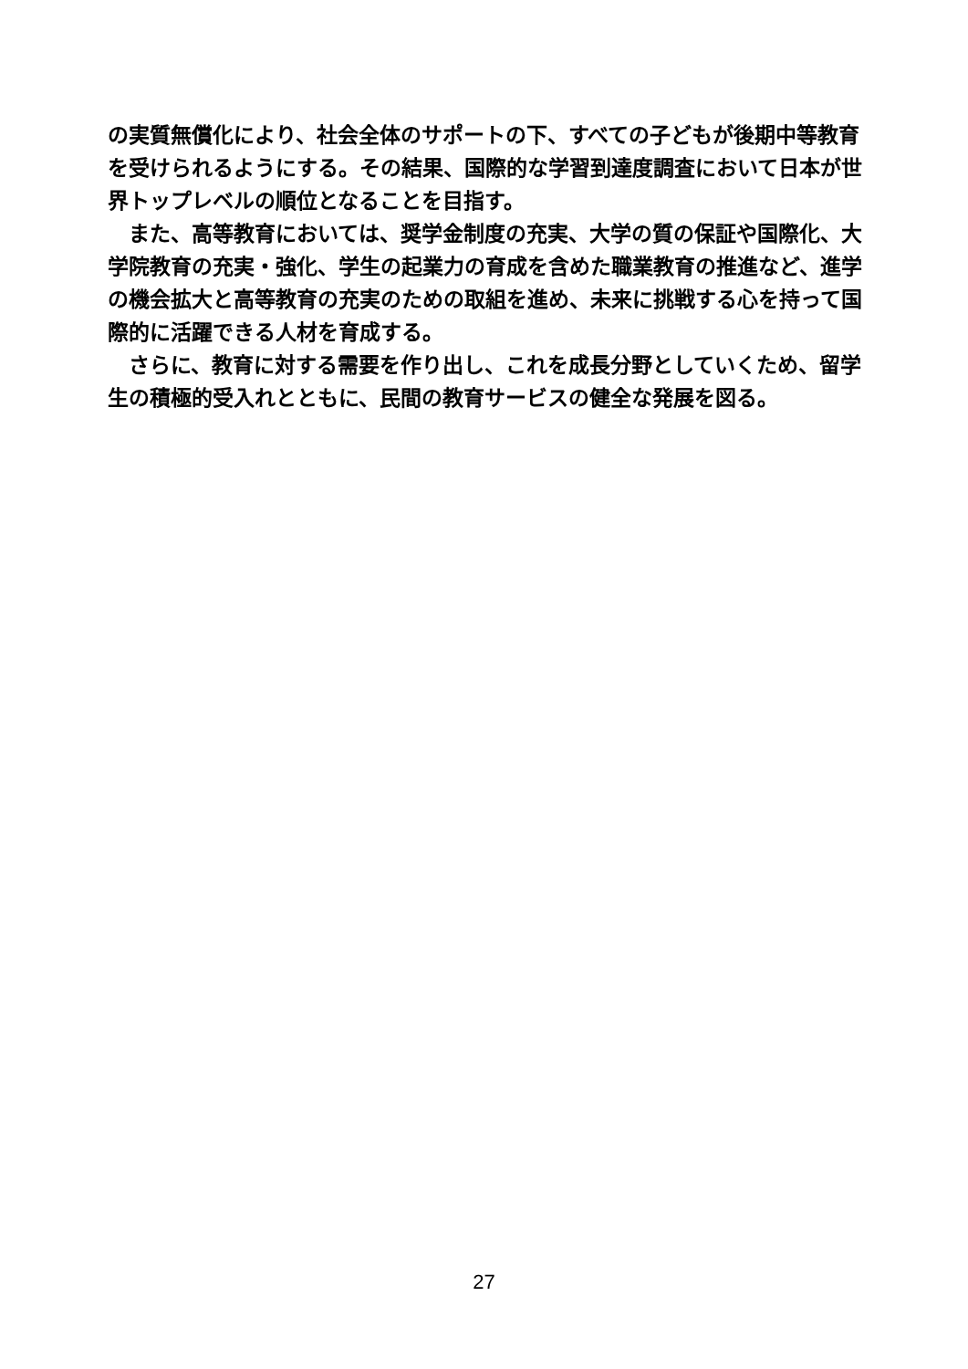の実質無償化により、社会全体のサポートの下、すべての子どもが後期中等教育を受けられるようにする。その結果、国際的な学習到達度調査において日本が世界トップレベルの順位となることを目指す。
　また、高等教育においては、奨学金制度の充実、大学の質の保証や国際化、大学院教育の充実・強化、学生の起業力の育成を含めた職業教育の推進など、進学の機会拡大と高等教育の充実のための取組を進め、未来に挑戦する心を持って国際的に活躍できる人材を育成する。
　さらに、教育に対する需要を作り出し、これを成長分野としていくため、留学生の積極的受入れとともに、民間の教育サービスの健全な発展を図る。
27